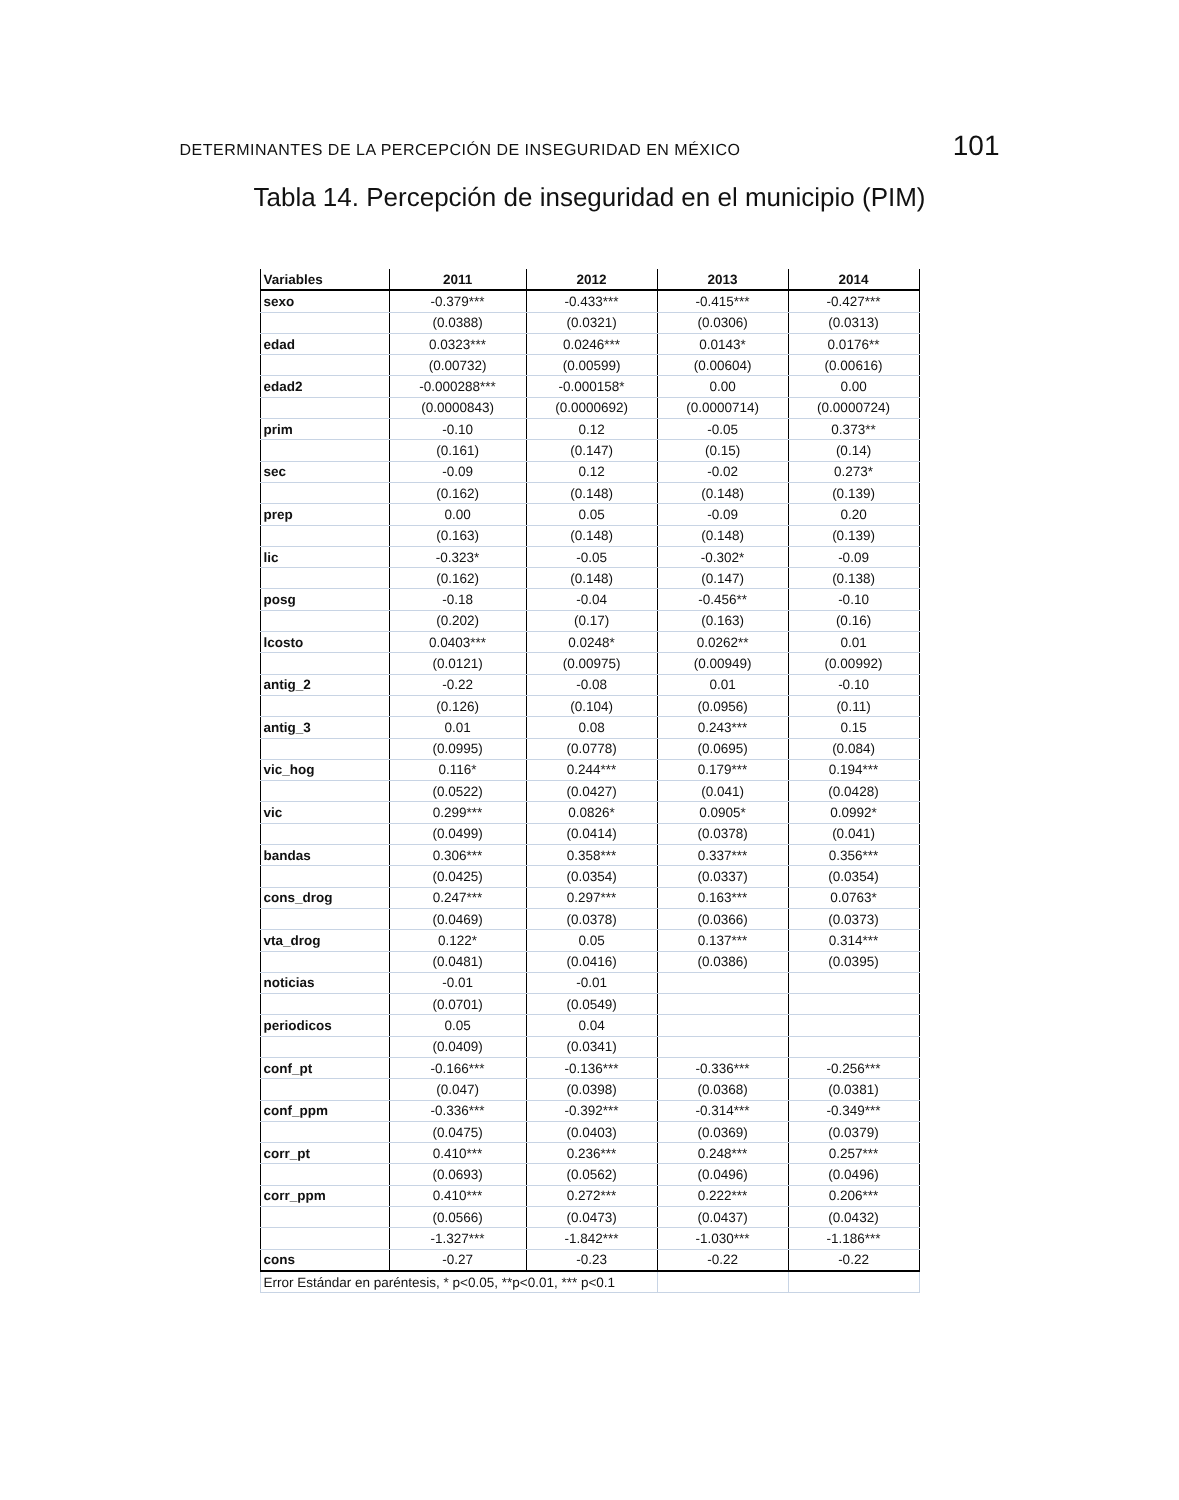DETERMINANTES DE LA PERCEPCIÓN DE INSEGURIDAD EN MÉXICO 101
Tabla 14. Percepción de inseguridad en el municipio (PIM)
| Variables | 2011 | 2012 | 2013 | 2014 |
| --- | --- | --- | --- | --- |
| sexo | -0.379*** | -0.433*** | -0.415*** | -0.427*** |
| | (0.0388) | (0.0321) | (0.0306) | (0.0313) |
| edad | 0.0323*** | 0.0246*** | 0.0143* | 0.0176** |
| | (0.00732) | (0.00599) | (0.00604) | (0.00616) |
| edad2 | -0.000288*** | -0.000158* | 0.00 | 0.00 |
| | (0.0000843) | (0.0000692) | (0.0000714) | (0.0000724) |
| prim | -0.10 | 0.12 | -0.05 | 0.373** |
| | (0.161) | (0.147) | (0.15) | (0.14) |
| sec | -0.09 | 0.12 | -0.02 | 0.273* |
| | (0.162) | (0.148) | (0.148) | (0.139) |
| prep | 0.00 | 0.05 | -0.09 | 0.20 |
| | (0.163) | (0.148) | (0.148) | (0.139) |
| lic | -0.323* | -0.05 | -0.302* | -0.09 |
| | (0.162) | (0.148) | (0.147) | (0.138) |
| posg | -0.18 | -0.04 | -0.456** | -0.10 |
| | (0.202) | (0.17) | (0.163) | (0.16) |
| lcosto | 0.0403*** | 0.0248* | 0.0262** | 0.01 |
| | (0.0121) | (0.00975) | (0.00949) | (0.00992) |
| antig_2 | -0.22 | -0.08 | 0.01 | -0.10 |
| | (0.126) | (0.104) | (0.0956) | (0.11) |
| antig_3 | 0.01 | 0.08 | 0.243*** | 0.15 |
| | (0.0995) | (0.0778) | (0.0695) | (0.084) |
| vic_hog | 0.116* | 0.244*** | 0.179*** | 0.194*** |
| | (0.0522) | (0.0427) | (0.041) | (0.0428) |
| vic | 0.299*** | 0.0826* | 0.0905* | 0.0992* |
| | (0.0499) | (0.0414) | (0.0378) | (0.041) |
| bandas | 0.306*** | 0.358*** | 0.337*** | 0.356*** |
| | (0.0425) | (0.0354) | (0.0337) | (0.0354) |
| cons_drog | 0.247*** | 0.297*** | 0.163*** | 0.0763* |
| | (0.0469) | (0.0378) | (0.0366) | (0.0373) |
| vta_drog | 0.122* | 0.05 | 0.137*** | 0.314*** |
| | (0.0481) | (0.0416) | (0.0386) | (0.0395) |
| noticias | -0.01 | -0.01 | | |
| | (0.0701) | (0.0549) | | |
| periodicos | 0.05 | 0.04 | | |
| | (0.0409) | (0.0341) | | |
| conf_pt | -0.166*** | -0.136*** | -0.336*** | -0.256*** |
| | (0.047) | (0.0398) | (0.0368) | (0.0381) |
| conf_ppm | -0.336*** | -0.392*** | -0.314*** | -0.349*** |
| | (0.0475) | (0.0403) | (0.0369) | (0.0379) |
| corr_pt | 0.410*** | 0.236*** | 0.248*** | 0.257*** |
| | (0.0693) | (0.0562) | (0.0496) | (0.0496) |
| corr_ppm | 0.410*** | 0.272*** | 0.222*** | 0.206*** |
| | (0.0566) | (0.0473) | (0.0437) | (0.0432) |
| | -1.327*** | -1.842*** | -1.030*** | -1.186*** |
| cons | -0.27 | -0.23 | -0.22 | -0.22 |
| Error Estándar en paréntesis, * p<0.05, **p<0.01, *** p<0.1 | | | | |